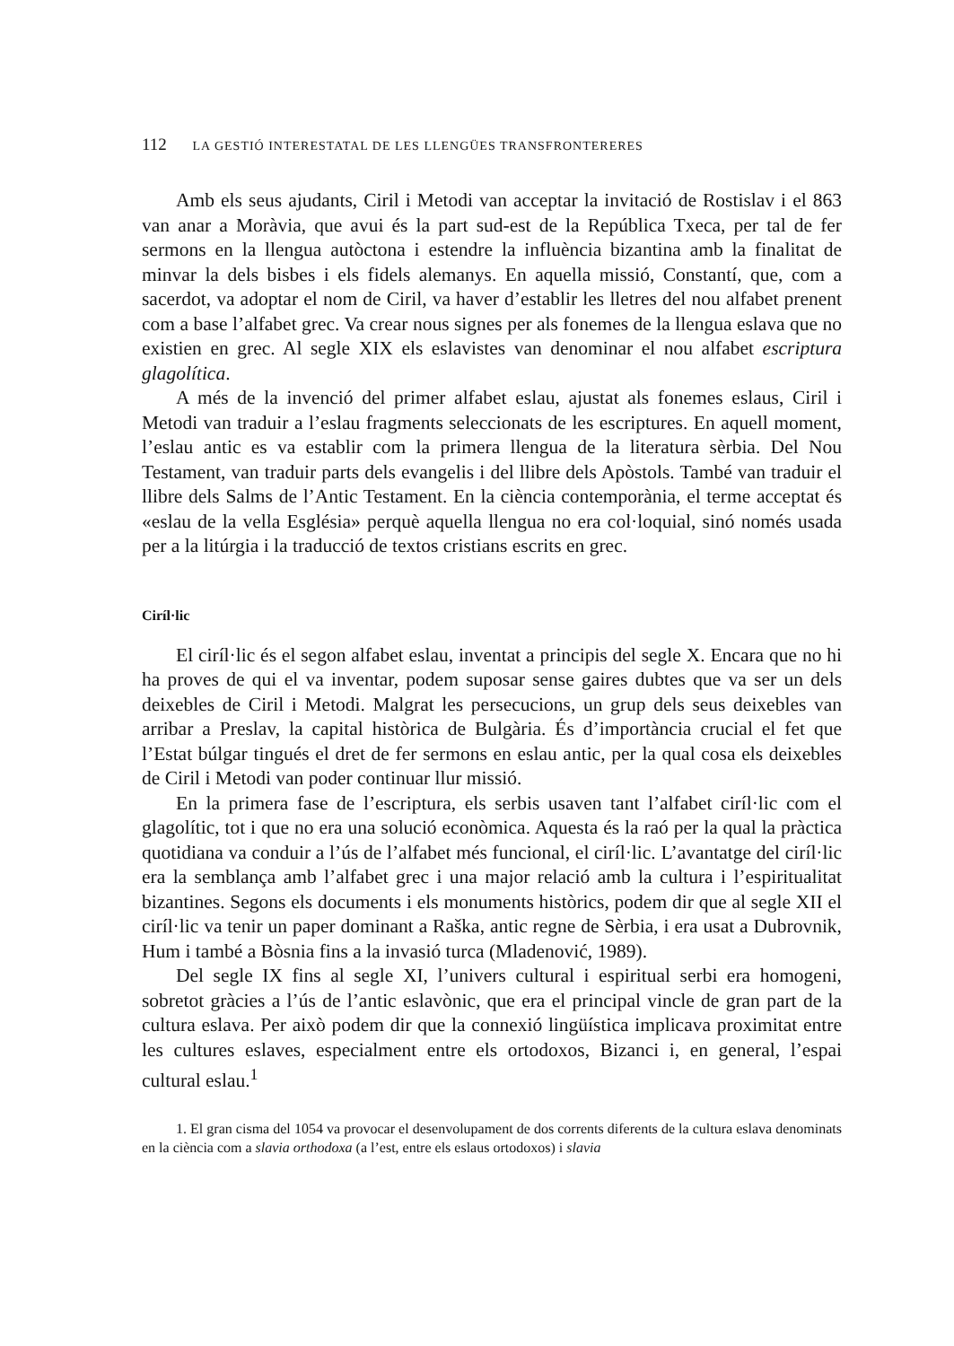112 LA GESTIÓ INTERESTATAL DE LES LLENGÜES TRANSFRONTERERES
Amb els seus ajudants, Ciril i Metodi van acceptar la invitació de Rostislav i el 863 van anar a Moràvia, que avui és la part sud-est de la República Txeca, per tal de fer sermons en la llengua autòctona i estendre la influència bizantina amb la finalitat de minvar la dels bisbes i els fidels alemanys. En aquella missió, Constantí, que, com a sacerdot, va adoptar el nom de Ciril, va haver d’establir les lletres del nou alfabet prenent com a base l’alfabet grec. Va crear nous signes per als fonemes de la llengua eslava que no existien en grec. Al segle XIX els eslavistes van denominar el nou alfabet escriptura glagolítica.
A més de la invenció del primer alfabet eslau, ajustat als fonemes eslaus, Ciril i Metodi van traduir a l’eslau fragments seleccionats de les escriptures. En aquell moment, l’eslau antic es va establir com la primera llengua de la literatura sèrbia. Del Nou Testament, van traduir parts dels evangelis i del llibre dels Apòstols. També van traduir el llibre dels Salms de l’Antic Testament. En la ciència contemporània, el terme acceptat és «eslau de la vella Església» perquè aquella llengua no era col·loquial, sinó només usada per a la litúrgia i la traducció de textos cristians escrits en grec.
Ciríl·lic
El ciríl·lic és el segon alfabet eslau, inventat a principis del segle X. Encara que no hi ha proves de qui el va inventar, podem suposar sense gaires dubtes que va ser un dels deixebles de Ciril i Metodi. Malgrat les persecucions, un grup dels seus deixebles van arribar a Preslav, la capital històrica de Bulgària. És d’importància crucial el fet que l’Estat búlgar tingués el dret de fer sermons en eslau antic, per la qual cosa els deixebles de Ciril i Metodi van poder continuar llur missió.
En la primera fase de l’escriptura, els serbis usaven tant l’alfabet ciríl·lic com el glagolític, tot i que no era una solució econòmica. Aquesta és la raó per la qual la pràctica quotidiana va conduir a l’ús de l’alfabet més funcional, el ciríl·lic. L’avantatge del ciríl·lic era la semblança amb l’alfabet grec i una major relació amb la cultura i l’espiritualitat bizantines. Segons els documents i els monuments històrics, podem dir que al segle XII el ciríl·lic va tenir un paper dominant a Raška, antic regne de Sèrbia, i era usat a Dubrovnik, Hum i també a Bòsnia fins a la invasió turca (Mladenović, 1989).
Del segle IX fins al segle XI, l’univers cultural i espiritual serbi era homogeni, sobretot gràcies a l’ús de l’antic eslavònic, que era el principal vincle de gran part de la cultura eslava. Per això podem dir que la connexió lingüística implicava proximitat entre les cultures eslaves, especialment entre els ortodoxos, Bizanci i, en general, l’espai cultural eslau.<sup>1</sup>
1. El gran cisma del 1054 va provocar el desenvolupament de dos corrents diferents de la cultura eslava denominats en la ciència com a slavia orthodoxa (a l’est, entre els eslaus ortodoxos) i slavia